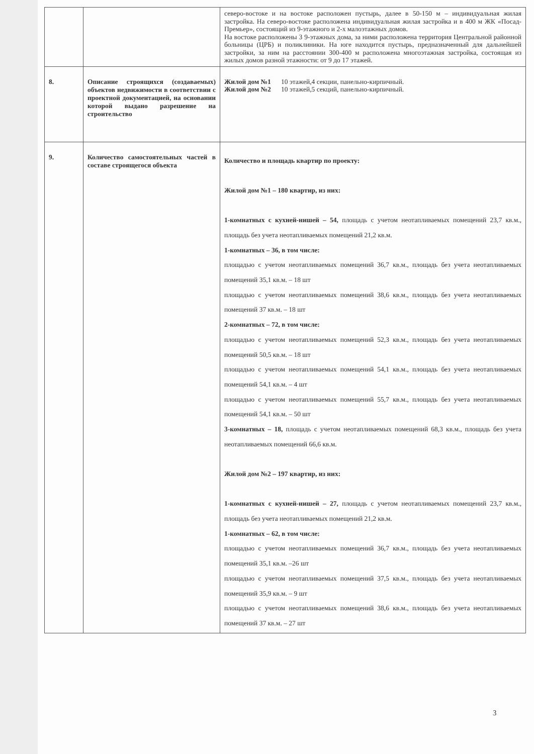| | | северо-востоке и на востоке расположен пустырь, далее в 50-150 м – индивидуальная жилая застройка. На северо-востоке расположена индивидуальная жилая застройка и в 400 м ЖК «Посад-Премьер», состоящий из 9-этажного и 2-х малоэтажных домов. На востоке расположены 3 9-этажных дома, за ними расположена территория Центральной районной больницы (ЦРБ) и поликлиники. На юге находится пустырь, предназначенный для дальнейшей застройки, за ним на расстоянии 300-400 м расположена многоэтажная застройка, состоящая из жилых домов разной этажности: от 9 до 17 этажей. |
| 8. | Описание строящихся (создаваемых) объектов недвижимости в соответствии с проектной документацией, на основании которой выдано разрешение на строительство | Жилой дом №1 10 этажей,4 секции, панельно-кирпичный. Жилой дом №2 10 этажей,5 секций, панельно-кирпичный. |
| 9. | Количество самостоятельных частей в составе строящегося объекта | Количество и площадь квартир по проекту: Жилой дом №1 – 180 квартир, из них: 1-комнатных с кухней-нишей – 54, площадь с учетом неотапливаемых помещений 23,7 кв.м., площадь без учета неотапливаемых помещений 21,2 кв.м. 1-комнатных – 36, в том числе: площадью с учетом неотапливаемых помещений 36,7 кв.м., площадь без учета неотапливаемых помещений 35,1 кв.м. – 18 шт площадью с учетом неотапливаемых помещений 38,6 кв.м., площадь без учета неотапливаемых помещений 37 кв.м. – 18 шт 2-комнатных – 72, в том числе: площадью с учетом неотапливаемых помещений 52,3 кв.м., площадь без учета неотапливаемых помещений 50,5 кв.м. – 18 шт площадью с учетом неотапливаемых помещений 54,1 кв.м., площадь без учета неотапливаемых помещений 54,1 кв.м. – 4 шт площадью с учетом неотапливаемых помещений 55,7 кв.м., площадь без учета неотапливаемых помещений 54,1 кв.м. – 50 шт 3-комнатных – 18, площадь с учетом неотапливаемых помещений 68,3 кв.м., площадь без учета неотапливаемых помещений 66,6 кв.м. Жилой дом №2 – 197 квартир, из них: 1-комнатных с кухней-нишей – 27, площадь с учетом неотапливаемых помещений 23,7 кв.м., площадь без учета неотапливаемых помещений 21,2 кв.м. 1-комнатных – 62, в том числе: площадью с учетом неотапливаемых помещений 36,7 кв.м., площадь без учета неотапливаемых помещений 35,1 кв.м. –26 шт площадью с учетом неотапливаемых помещений 37,5 кв.м., площадь без учета неотапливаемых помещений 35,9 кв.м. – 9 шт площадью с учетом неотапливаемых помещений 38,6 кв.м., площадь без учета неотапливаемых помещений 37 кв.м. – 27 шт |
3